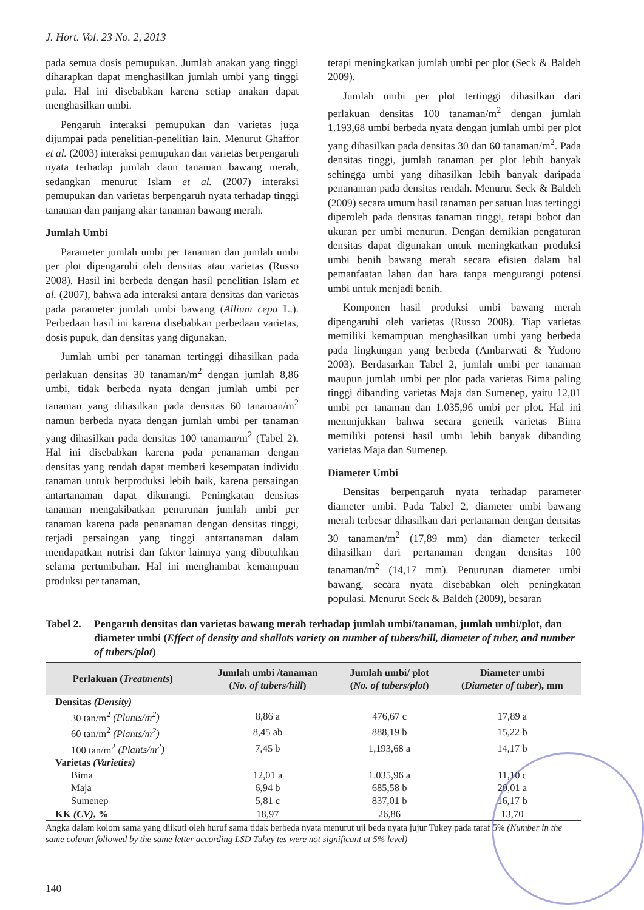J. Hort. Vol. 23 No. 2, 2013
pada semua dosis pemupukan. Jumlah anakan yang tinggi diharapkan dapat menghasilkan jumlah umbi yang tinggi pula. Hal ini disebabkan karena setiap anakan dapat menghasilkan umbi.
Pengaruh interaksi pemupukan dan varietas juga dijumpai pada penelitian-penelitian lain. Menurut Ghaffor et al. (2003) interaksi pemupukan dan varietas berpengaruh nyata terhadap jumlah daun tanaman bawang merah, sedangkan menurut Islam et al. (2007) interaksi pemupukan dan varietas berpengaruh nyata terhadap tinggi tanaman dan panjang akar tanaman bawang merah.
Jumlah Umbi
Parameter jumlah umbi per tanaman dan jumlah umbi per plot dipengaruhi oleh densitas atau varietas (Russo 2008). Hasil ini berbeda dengan hasil penelitian Islam et al. (2007), bahwa ada interaksi antara densitas dan varietas pada parameter jumlah umbi bawang (Allium cepa L.). Perbedaan hasil ini karena disebabkan perbedaan varietas, dosis pupuk, dan densitas yang digunakan.
Jumlah umbi per tanaman tertinggi dihasilkan pada perlakuan densitas 30 tanaman/m<sup>2</sup> dengan jumlah 8,86 umbi, tidak berbeda nyata dengan jumlah umbi per tanaman yang dihasilkan pada densitas 60 tanaman/m<sup>2</sup> namun berbeda nyata dengan jumlah umbi per tanaman yang dihasilkan pada densitas 100 tanaman/m<sup>2</sup> (Tabel 2). Hal ini disebabkan karena pada penanaman dengan densitas yang rendah dapat memberi kesempatan individu tanaman untuk berproduksi lebih baik, karena persaingan antartanaman dapat dikurangi. Peningkatan densitas tanaman mengakibatkan penurunan jumlah umbi per tanaman karena pada penanaman dengan densitas tinggi, terjadi persaingan yang tinggi antartanaman dalam mendapatkan nutrisi dan faktor lainnya yang dibutuhkan selama pertumbuhan. Hal ini menghambat kemampuan produksi per tanaman,
tetapi meningkatkan jumlah umbi per plot (Seck & Baldeh 2009).
Jumlah umbi per plot tertinggi dihasilkan dari perlakuan densitas 100 tanaman/m<sup>2</sup> dengan jumlah 1.193,68 umbi berbeda nyata dengan jumlah umbi per plot yang dihasilkan pada densitas 30 dan 60 tanaman/m<sup>2</sup>. Pada densitas tinggi, jumlah tanaman per plot lebih banyak sehingga umbi yang dihasilkan lebih banyak daripada penanaman pada densitas rendah. Menurut Seck & Baldeh (2009) secara umum hasil tanaman per satuan luas tertinggi diperoleh pada densitas tanaman tinggi, tetapi bobot dan ukuran per umbi menurun. Dengan demikian pengaturan densitas dapat digunakan untuk meningkatkan produksi umbi benih bawang merah secara efisien dalam hal pemanfaatan lahan dan hara tanpa mengurangi potensi umbi untuk menjadi benih.
Komponen hasil produksi umbi bawang merah dipengaruhi oleh varietas (Russo 2008). Tiap varietas memiliki kemampuan menghasilkan umbi yang berbeda pada lingkungan yang berbeda (Ambarwati & Yudono 2003). Berdasarkan Tabel 2, jumlah umbi per tanaman maupun jumlah umbi per plot pada varietas Bima paling tinggi dibanding varietas Maja dan Sumenep, yaitu 12,01 umbi per tanaman dan 1.035,96 umbi per plot. Hal ini menunjukkan bahwa secara genetik varietas Bima memiliki potensi hasil umbi lebih banyak dibanding varietas Maja dan Sumenep.
Diameter Umbi
Densitas berpengaruh nyata terhadap parameter diameter umbi. Pada Tabel 2, diameter umbi bawang merah terbesar dihasilkan dari pertanaman dengan densitas 30 tanaman/m<sup>2</sup> (17,89 mm) dan diameter terkecil dihasilkan dari pertanaman dengan densitas 100 tanaman/m<sup>2</sup> (14,17 mm). Penurunan diameter umbi bawang, secara nyata disebabkan oleh peningkatan populasi. Menurut Seck & Baldeh (2009), besaran
Tabel 2. Pengaruh densitas dan varietas bawang merah terhadap jumlah umbi/tanaman, jumlah umbi/plot, dan diameter umbi (Effect of density and shallots variety on number of tubers/hill, diameter of tuber, and number of tubers/plot)
| Perlakuan ( Treatments ) | Jumlah umbi /tanaman ( No. of tubers/hill ) | Jumlah umbi/ plot ( No. of tubers/plot ) | Diameter umbi ( Diameter of tuber ), mm |
| --- | --- | --- | --- |
| Densitas (Density) | | | |
| 30 tan/m<sup>2</sup> (Plants/m<sup>2</sup>) | 8,86 a | 476,67 c | 17,89 a |
| 60 tan/m<sup>2</sup> (Plants/m<sup>2</sup>) | 8,45 ab | 888,19 b | 15,22 b |
| 100 tan/m<sup>2</sup> (Plants/m<sup>2</sup>) | 7,45 b | 1,193,68 a | 14,17 b |
| Varietas (Varieties) | | | |
| Bima | 12,01 a | 1.035,96 a | 11,10 c |
| Maja | 6,94 b | 685,58 b | 20,01 a |
| Sumenep | 5,81 c | 837,01 b | 16,17 b |
| KK (CV) , % | 18,97 | 26,86 | 13,70 |
Angka dalam kolom sama yang diikuti oleh huruf sama tidak berbeda nyata menurut uji beda nyata jujur Tukey pada taraf 5% (Number in the same column followed by the same letter according LSD Tukey tes were not significant at 5% level)
140